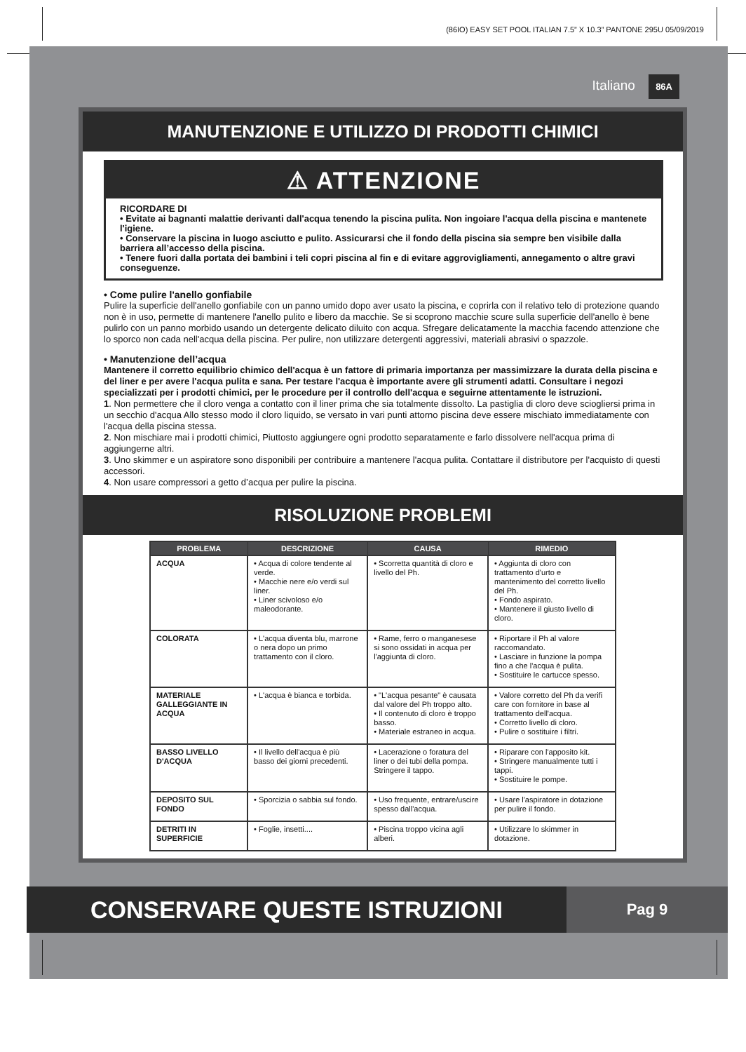(86IO) EASY SET POOL ITALIAN 7.5” X 10.3” PANTONE 295U 05/09/2019
Italiano 86A
MANUTENZIONE E UTILIZZO DI PRODOTTI CHIMICI
⚠ ATTENZIONE
RICORDARE DI
• Evitate ai bagnanti malattie derivanti dall'acqua tenendo la piscina pulita. Non ingoiare l'acqua della piscina e mantenete l'igiene.
• Conservare la piscina in luogo asciutto e pulito. Assicurarsi che il fondo della piscina sia sempre ben visibile dalla barriera all’accesso della piscina.
• Tenere fuori dalla portata dei bambini i teli copri piscina al fin e di evitare aggrovigliamenti, annegamento o altre gravi conseguenze.
• Come pulire l'anello gonfiabile
Pulire la superficie dell'anello gonfiabile con un panno umido dopo aver usato la piscina, e coprirla con il relativo telo di protezione quando non è in uso, permette di mantenere l'anello pulito e libero da macchie. Se si scoprono macchie scure sulla superficie dell'anello è bene pulirlo con un panno morbido usando un detergente delicato diluito con acqua. Sfregare delicatamente la macchia facendo attenzione che lo sporco non cada nell'acqua della piscina. Per pulire, non utilizzare detergenti aggressivi, materiali abrasivi o spazzole.
• Manutenzione dell’acqua
Mantenere il corretto equilibrio chimico dell'acqua è un fattore di primaria importanza per massimizzare la durata della piscina e del liner e per avere l'acqua pulita e sana. Per testare l'acqua è importante avere gli strumenti adatti. Consultare i negozi specializzati per i prodotti chimici, per le procedure per il controllo dell'acqua e seguirne attentamente le istruzioni.
1. Non permettere che il cloro venga a contatto con il liner prima che sia totalmente dissolto. La pastiglia di cloro deve sciogliersi prima in un secchio d'acqua Allo stesso modo il cloro liquido, se versato in vari punti attorno piscina deve essere mischiato immediatamente con l'acqua della piscina stessa.
2. Non mischiare mai i prodotti chimici, Piuttosto aggiungere ogni prodotto separatamente e farlo dissolvere nell'acqua prima di aggiungerne altri.
3. Uno skimmer e un aspiratore sono disponibili per contribuire a mantenere l'acqua pulita. Contattare il distributore per l'acquisto di questi accessori.
4. Non usare compressori a getto d’acqua per pulire la piscina.
RISOLUZIONE PROBLEMI
| PROBLEMA | DESCRIZIONE | CAUSA | RIMEDIO |
| --- | --- | --- | --- |
| ACQUA | • Acqua di colore tendente al verde. • Macchie nere e/o verdi sul liner. • Liner scivoloso e/o maleodorante. | • Scorretta quantità di cloro e livello del Ph. | • Aggiunta di cloro con trattamento d'urto e mantenimento del corretto livello del Ph. • Fondo aspirato. • Mantenere il giusto livello di cloro. |
| COLORATA | • L'acqua diventa blu, marrone o nera dopo un primo trattamento con il cloro. | • Rame, ferro o manganesese si sono ossidati in acqua per l'aggiunta di cloro. | • Riportare il Ph al valore raccomandato. • Lasciare in funzione la pompa fino a che l'acqua è pulita. • Sostituire le cartucce spesso. |
| MATERIALE GALLEGGIANTE IN ACQUA | • L'acqua è bianca e torbida. | • "L'acqua pesante" è causata dal valore del Ph troppo alto. • Il contenuto di cloro è troppo basso. • Materiale estraneo in acqua. | • Valore corretto del Ph da verifi care con fornitore in base al trattamento dell'acqua. • Corretto livello di cloro. • Pulire o sostituire i filtri. |
| BASSO LIVELLO D'ACQUA | • Il livello dell'acqua è più basso dei giorni precedenti. | • Lacerazione o foratura del liner o dei tubi della pompa. Stringere il tappo. | • Riparare con l'apposito kit. • Stringere manualmente tutti i tappi. • Sostituire le pompe. |
| DEPOSITO SUL FONDO | • Sporcizia o sabbia sul fondo. | • Uso frequente, entrare/uscire spesso dall'acqua. | • Usare l'aspiratore in dotazione per pulire il fondo. |
| DETRITI IN SUPERFICIE | • Foglie, insetti.... | • Piscina troppo vicina agli alberi. | • Utilizzare lo skimmer in dotazione. |
CONSERVARE QUESTE ISTRUZIONI
Pag 9